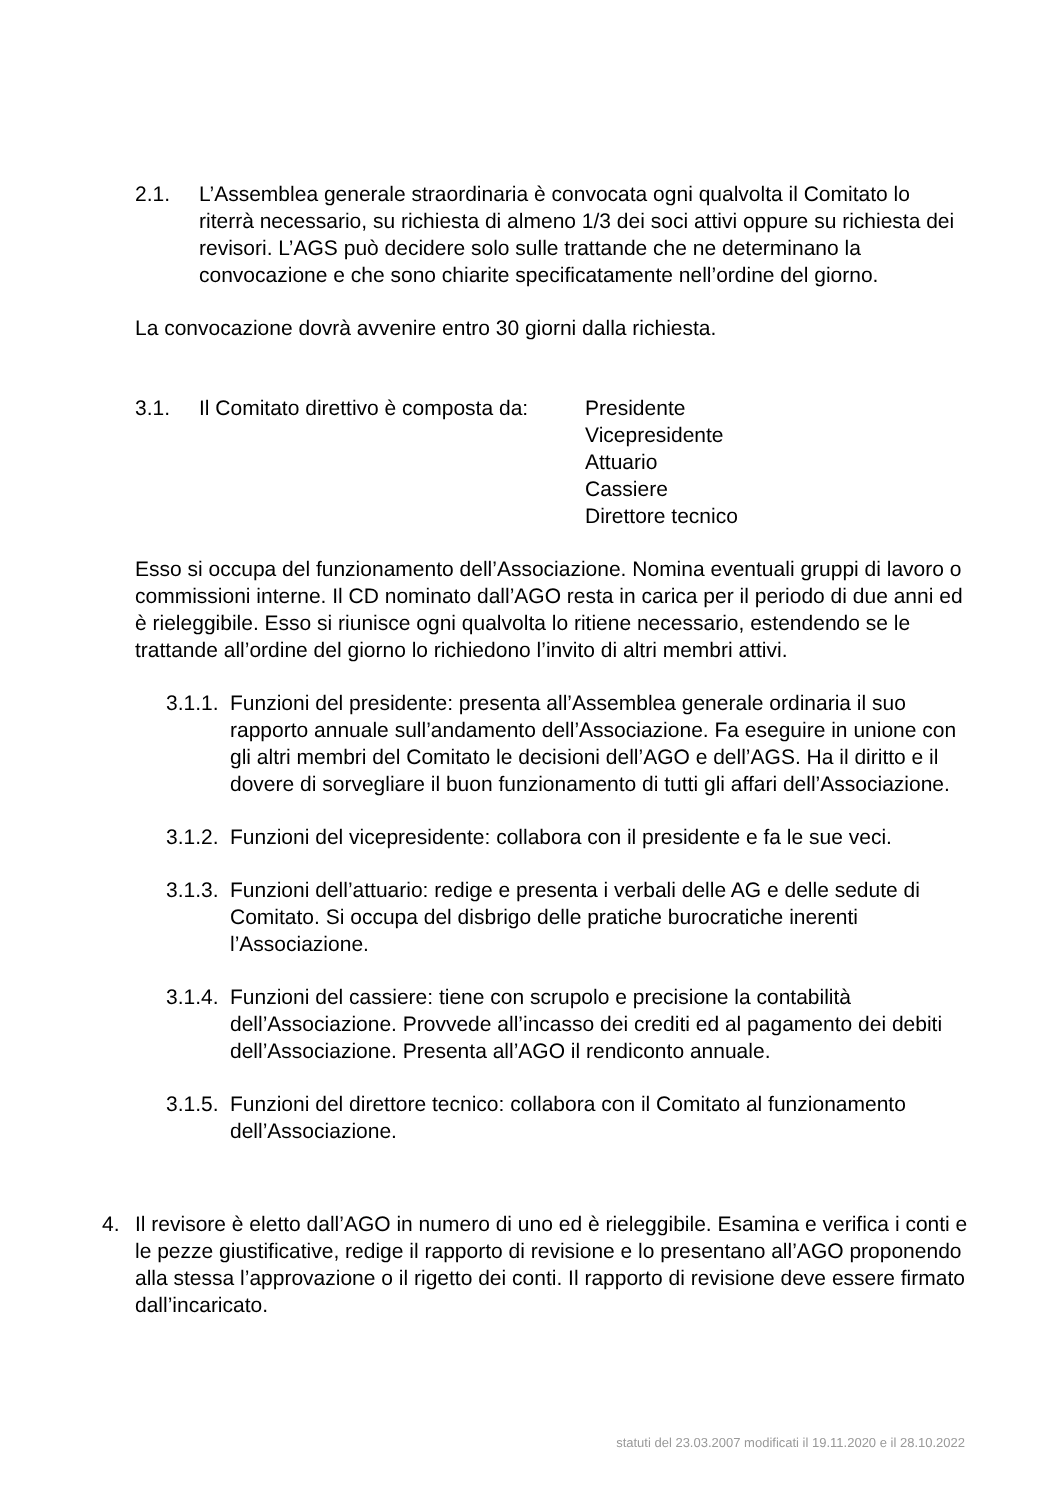2.1. L’Assemblea generale straordinaria è convocata ogni qualvolta il Comitato lo riterrà necessario, su richiesta di almeno 1/3 dei soci attivi oppure su richiesta dei revisori. L’AGS può decidere solo sulle trattande che ne determinano la convocazione e che sono chiarite specificatamente nell’ordine del giorno.
La convocazione dovrà avvenire entro 30 giorni dalla richiesta.
3.1. Il Comitato direttivo è composta da: Presidente
Vicepresidente
Attuario
Cassiere
Direttore tecnico
Esso si occupa del funzionamento dell’Associazione. Nomina eventuali gruppi di lavoro o commissioni interne. Il CD nominato dall’AGO resta in carica per il periodo di due anni ed è rieleggibile. Esso si riunisce ogni qualvolta lo ritiene necessario, estendendo se le trattande all’ordine del giorno lo richiedono l’invito di altri membri attivi.
3.1.1.
Funzioni del presidente: presenta all’Assemblea generale ordinaria il suo rapporto annuale sull’andamento dell’Associazione. Fa eseguire in unione con gli altri membri del Comitato le decisioni dell’AGO e dell’AGS. Ha il diritto e il dovere di sorvegliare il buon funzionamento di tutti gli affari dell’Associazione.
3.1.2.
Funzioni del vicepresidente: collabora con il presidente e fa le sue veci.
3.1.3.
Funzioni dell’attuario: redige e presenta i verbali delle AG e delle sedute di Comitato. Si occupa del disbrigo delle pratiche burocratiche inerenti l’Associazione.
3.1.4.
Funzioni del cassiere: tiene con scrupolo e precisione la contabilità dell’Associazione. Provvede all’incasso dei crediti ed al pagamento dei debiti dell’Associazione. Presenta all’AGO il rendiconto annuale.
3.1.5.
Funzioni del direttore tecnico: collabora con il Comitato al funzionamento dell’Associazione.
4. Il revisore è eletto dall’AGO in numero di uno ed è rieleggibile. Esamina e verifica i conti e le pezze giustificative, redige il rapporto di revisione e lo presentano all’AGO proponendo alla stessa l’approvazione o il rigetto dei conti. Il rapporto di revisione deve essere firmato dall’incaricato.
statuti del 23.03.2007 modificati il 19.11.2020 e il 28.10.2022